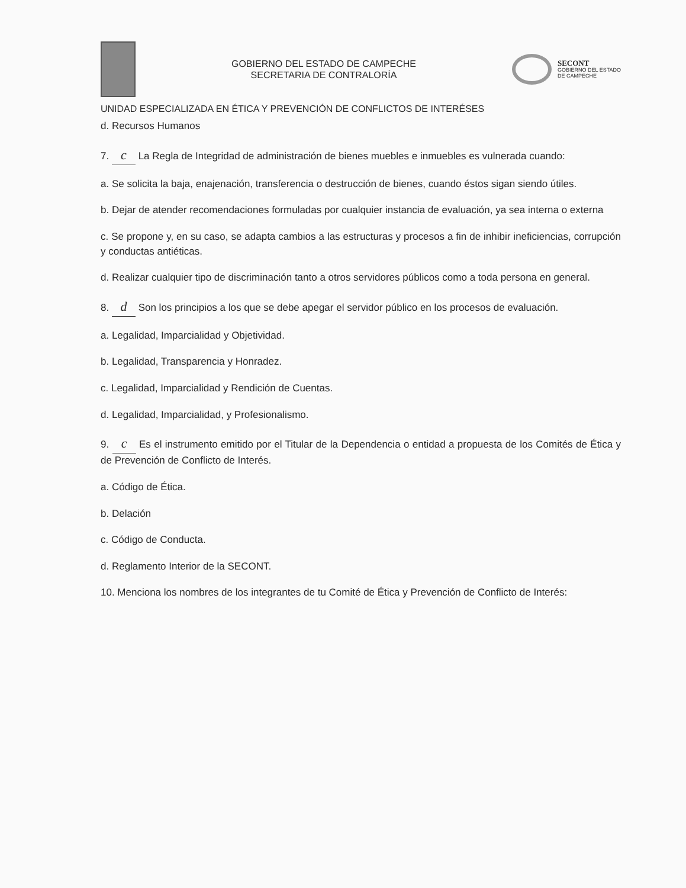GOBIERNO DEL ESTADO DE CAMPECHE
SECRETARIA DE CONTRALORÍA
SECONT
GOBIERNO DEL ESTADO
DE CAMPECHE
UNIDAD ESPECIALIZADA EN ÉTICA Y PREVENCIÓN DE CONFLICTOS DE INTERÉSES
d. Recursos Humanos
7. c La Regla de Integridad de administración de bienes muebles e inmuebles es vulnerada cuando:
a. Se solicita la baja, enajenación, transferencia o destrucción de bienes, cuando éstos sigan siendo útiles.
b. Dejar de atender recomendaciones formuladas por cualquier instancia de evaluación, ya sea interna o externa
c. Se propone y, en su caso, se adapta cambios a las estructuras y procesos a fin de inhibir ineficiencias, corrupción y conductas antiéticas.
d. Realizar cualquier tipo de discriminación tanto a otros servidores públicos como a toda persona en general.
8. d Son los principios a los que se debe apegar el servidor público en los procesos de evaluación.
a. Legalidad, Imparcialidad y Objetividad.
b. Legalidad, Transparencia y Honradez.
c. Legalidad, Imparcialidad y Rendición de Cuentas.
d. Legalidad, Imparcialidad, y Profesionalismo.
9. c Es el instrumento emitido por el Titular de la Dependencia o entidad a propuesta de los Comités de Ética y de Prevención de Conflicto de Interés.
a. Código de Ética.
b. Delación
c. Código de Conducta.
d. Reglamento Interior de la SECONT.
10. Menciona los nombres de los integrantes de tu Comité de Ética y Prevención de Conflicto de Interés: